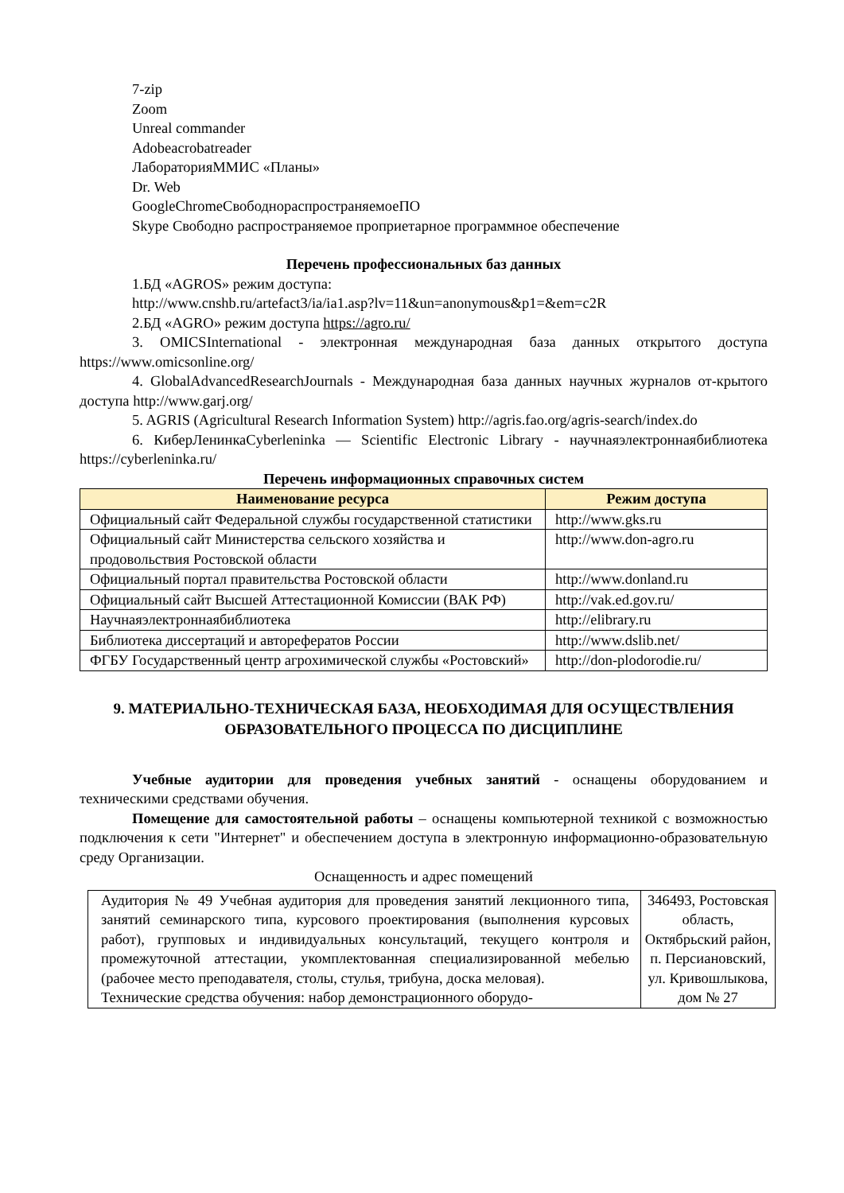7-zip
Zoom
Unreal commander
Adobeacrobatreader
ЛабораторияММИС «Планы»
Dr. Web
GoogleChromeСвободнораспространяемоеПО
Skype Свободно распространяемое проприетарное программное обеспечение
Перечень профессиональных баз данных
1.БД «AGROS» режим доступа:
http://www.cnshb.ru/artefact3/ia/ia1.asp?lv=11&un=anonymous&p1=&em=c2R
2.БД «AGRO» режим доступа https://agro.ru/
3. OMICSInternational - электронная международная база данных открытого доступа https://www.omicsonline.org/
4. GlobalAdvancedResearchJournals - Международная база данных научных журналов от-крытого доступа http://www.garj.org/
5. AGRIS (Agricultural Research Information System) http://agris.fao.org/agris-search/index.do
6. КиберЛенинкаCyberleninka — Scientific Electronic Library - научнаяэлектроннаябиблиотека https://cyberleninka.ru/
Перечень информационных справочных систем
| Наименование ресурса | Режим доступа |
| --- | --- |
| Официальный сайт Федеральной службы государственной статистики | http://www.gks.ru |
| Официальный сайт Министерства сельского хозяйства и продовольствия Ростовской области | http://www.don-agro.ru |
| Официальный портал правительства Ростовской области | http://www.donland.ru |
| Официальный сайт Высшей Аттестационной Комиссии (ВАК РФ) | http://vak.ed.gov.ru/ |
| Научнаяэлектроннаябиблиотека | http://elibrary.ru |
| Библиотека диссертаций и авторефератов России | http://www.dslib.net/ |
| ФГБУ Государственный центр агрохимической службы «Ростовский» | http://don-plodorodie.ru/ |
9. МАТЕРИАЛЬНО-ТЕХНИЧЕСКАЯ БАЗА, НЕОБХОДИМАЯ ДЛЯ ОСУЩЕСТВЛЕНИЯ ОБРАЗОВАТЕЛЬНОГО ПРОЦЕССА ПО ДИСЦИПЛИНЕ
Учебные аудитории для проведения учебных занятий - оснащены оборудованием и техническими средствами обучения.
Помещение для самостоятельной работы – оснащены компьютерной техникой с возможностью подключения к сети "Интернет" и обеспечением доступа в электронную информационно-образовательную среду Организации.
Оснащенность и адрес помещений
| Аудитория № 49 Учебная аудитория для проведения занятий лекционного типа, занятий семинарского типа, курсового проектирования (выполнения курсовых работ), групповых и индивидуальных консультаций, текущего контроля и промежуточной аттестации, укомплектованная специализированной мебелью (рабочее место преподавателя, столы, стулья, трибуна, доска меловая). Технические средства обучения: набор демонстрационного оборудо- | 346493, Ростовская область, Октябрьский район, п. Персиановский, ул. Кривошлыкова, дом № 27 |